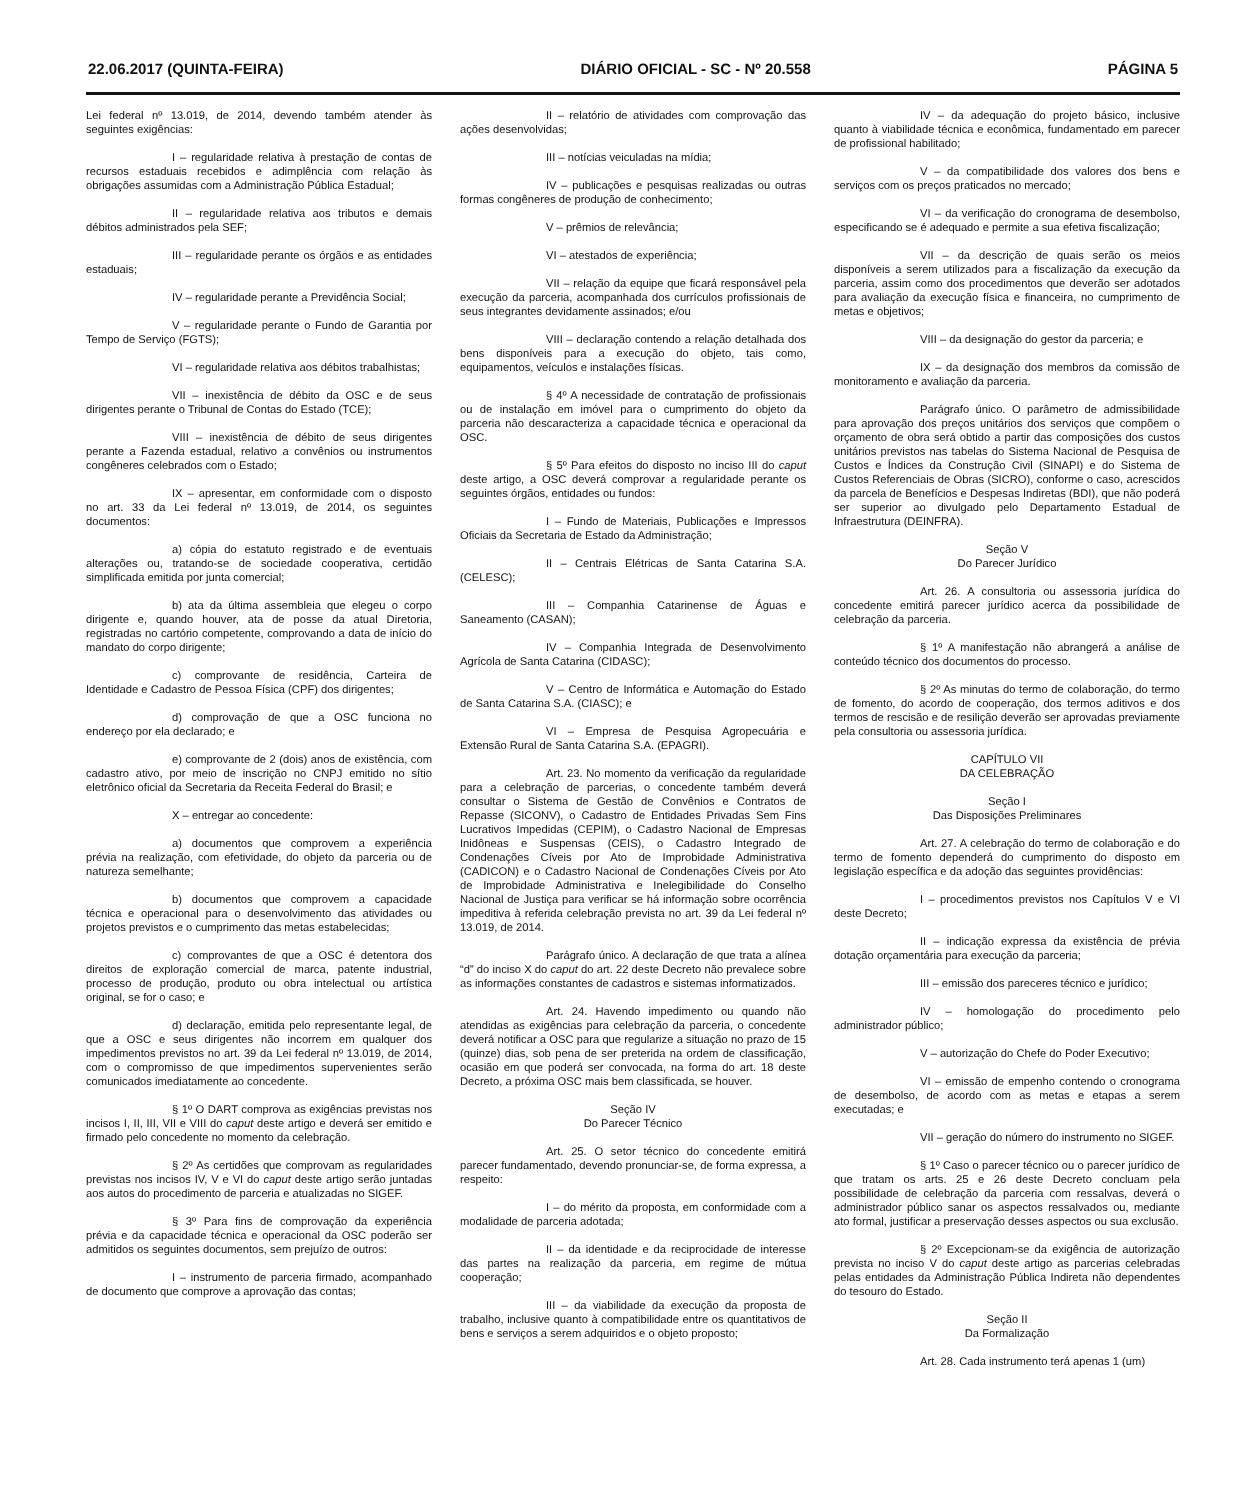22.06.2017 (QUINTA-FEIRA) DIÁRIO OFICIAL - SC - Nº 20.558 PÁGINA 5
Lei federal nº 13.019, de 2014, devendo também atender às seguintes exigências:
I – regularidade relativa à prestação de contas de recursos estaduais recebidos e adimplência com relação às obrigações assumidas com a Administração Pública Estadual;
II – regularidade relativa aos tributos e demais débitos administrados pela SEF;
III – regularidade perante os órgãos e as entidades estaduais;
IV – regularidade perante a Previdência Social;
V – regularidade perante o Fundo de Garantia por Tempo de Serviço (FGTS);
VI – regularidade relativa aos débitos trabalhistas;
VII – inexistência de débito da OSC e de seus dirigentes perante o Tribunal de Contas do Estado (TCE);
VIII – inexistência de débito de seus dirigentes perante a Fazenda estadual, relativo a convênios ou instrumentos congêneres celebrados com o Estado;
IX – apresentar, em conformidade com o disposto no art. 33 da Lei federal nº 13.019, de 2014, os seguintes documentos:
a) cópia do estatuto registrado e de eventuais alterações ou, tratando-se de sociedade cooperativa, certidão simplificada emitida por junta comercial;
b) ata da última assembleia que elegeu o corpo dirigente e, quando houver, ata de posse da atual Diretoria, registradas no cartório competente, comprovando a data de início do mandato do corpo dirigente;
c) comprovante de residência, Carteira de Identidade e Cadastro de Pessoa Física (CPF) dos dirigentes;
d) comprovação de que a OSC funciona no endereço por ela declarado; e
e) comprovante de 2 (dois) anos de existência, com cadastro ativo, por meio de inscrição no CNPJ emitido no sítio eletrônico oficial da Secretaria da Receita Federal do Brasil; e
X – entregar ao concedente:
a) documentos que comprovem a experiência prévia na realização, com efetividade, do objeto da parceria ou de natureza semelhante;
b) documentos que comprovem a capacidade técnica e operacional para o desenvolvimento das atividades ou projetos previstos e o cumprimento das metas estabelecidas;
c) comprovantes de que a OSC é detentora dos direitos de exploração comercial de marca, patente industrial, processo de produção, produto ou obra intelectual ou artística original, se for o caso; e
d) declaração, emitida pelo representante legal, de que a OSC e seus dirigentes não incorrem em qualquer dos impedimentos previstos no art. 39 da Lei federal nº 13.019, de 2014, com o compromisso de que impedimentos supervenientes serão comunicados imediatamente ao concedente.
§ 1º O DART comprova as exigências previstas nos incisos I, II, III, VII e VIII do caput deste artigo e deverá ser emitido e firmado pelo concedente no momento da celebração.
§ 2º As certidões que comprovam as regularidades previstas nos incisos IV, V e VI do caput deste artigo serão juntadas aos autos do procedimento de parceria e atualizadas no SIGEF.
§ 3º Para fins de comprovação da experiência prévia e da capacidade técnica e operacional da OSC poderão ser admitidos os seguintes documentos, sem prejuízo de outros:
I – instrumento de parceria firmado, acompanhado de documento que comprove a aprovação das contas;
II – relatório de atividades com comprovação das ações desenvolvidas;
III – notícias veiculadas na mídia;
IV – publicações e pesquisas realizadas ou outras formas congêneres de produção de conhecimento;
V – prêmios de relevância;
VI – atestados de experiência;
VII – relação da equipe que ficará responsável pela execução da parceria, acompanhada dos currículos profissionais de seus integrantes devidamente assinados; e/ou
VIII – declaração contendo a relação detalhada dos bens disponíveis para a execução do objeto, tais como, equipamentos, veículos e instalações físicas.
§ 4º A necessidade de contratação de profissionais ou de instalação em imóvel para o cumprimento do objeto da parceria não descaracteriza a capacidade técnica e operacional da OSC.
§ 5º Para efeitos do disposto no inciso III do caput deste artigo, a OSC deverá comprovar a regularidade perante os seguintes órgãos, entidades ou fundos:
I – Fundo de Materiais, Publicações e Impressos Oficiais da Secretaria de Estado da Administração;
II – Centrais Elétricas de Santa Catarina S.A. (CELESC);
III – Companhia Catarinense de Águas e Saneamento (CASAN);
IV – Companhia Integrada de Desenvolvimento Agrícola de Santa Catarina (CIDASC);
V – Centro de Informática e Automação do Estado de Santa Catarina S.A. (CIASC); e
VI – Empresa de Pesquisa Agropecuária e Extensão Rural de Santa Catarina S.A. (EPAGRI).
Art. 23. No momento da verificação da regularidade para a celebração de parcerias, o concedente também deverá consultar o Sistema de Gestão de Convênios e Contratos de Repasse (SICONV), o Cadastro de Entidades Privadas Sem Fins Lucrativos Impedidas (CEPIM), o Cadastro Nacional de Empresas Inidôneas e Suspensas (CEIS), o Cadastro Integrado de Condenações Cíveis por Ato de Improbidade Administrativa (CADICON) e o Cadastro Nacional de Condenações Cíveis por Ato de Improbidade Administrativa e Inelegibilidade do Conselho Nacional de Justiça para verificar se há informação sobre ocorrência impeditiva à referida celebração prevista no art. 39 da Lei federal nº 13.019, de 2014.
Parágrafo único. A declaração de que trata a alínea “d” do inciso X do caput do art. 22 deste Decreto não prevalece sobre as informações constantes de cadastros e sistemas informatizados.
Art. 24. Havendo impedimento ou quando não atendidas as exigências para celebração da parceria, o concedente deverá notificar a OSC para que regularize a situação no prazo de 15 (quinze) dias, sob pena de ser preterida na ordem de classificação, ocasião em que poderá ser convocada, na forma do art. 18 deste Decreto, a próxima OSC mais bem classificada, se houver.
Seção IV
Do Parecer Técnico
Art. 25. O setor técnico do concedente emitirá parecer fundamentado, devendo pronunciar-se, de forma expressa, a respeito:
I – do mérito da proposta, em conformidade com a modalidade de parceria adotada;
II – da identidade e da reciprocidade de interesse das partes na realização da parceria, em regime de mútua cooperação;
III – da viabilidade da execução da proposta de trabalho, inclusive quanto à compatibilidade entre os quantitativos de bens e serviços a serem adquiridos e o objeto proposto;
IV – da adequação do projeto básico, inclusive quanto à viabilidade técnica e econômica, fundamentado em parecer de profissional habilitado;
V – da compatibilidade dos valores dos bens e serviços com os preços praticados no mercado;
VI – da verificação do cronograma de desembolso, especificando se é adequado e permite a sua efetiva fiscalização;
VII – da descrição de quais serão os meios disponíveis a serem utilizados para a fiscalização da execução da parceria, assim como dos procedimentos que deverão ser adotados para avaliação da execução física e financeira, no cumprimento de metas e objetivos;
VIII – da designação do gestor da parceria; e
IX – da designação dos membros da comissão de monitoramento e avaliação da parceria.
Parágrafo único. O parâmetro de admissibilidade para aprovação dos preços unitários dos serviços que compõem o orçamento de obra será obtido a partir das composições dos custos unitários previstos nas tabelas do Sistema Nacional de Pesquisa de Custos e Índices da Construção Civil (SINAPI) e do Sistema de Custos Referenciais de Obras (SICRO), conforme o caso, acrescidos da parcela de Benefícios e Despesas Indiretas (BDI), que não poderá ser superior ao divulgado pelo Departamento Estadual de Infraestrutura (DEINFRA).
Seção V
Do Parecer Jurídico
Art. 26. A consultoria ou assessoria jurídica do concedente emitirá parecer jurídico acerca da possibilidade de celebração da parceria.
§ 1º A manifestação não abrangerá a análise de conteúdo técnico dos documentos do processo.
§ 2º As minutas do termo de colaboração, do termo de fomento, do acordo de cooperação, dos termos aditivos e dos termos de rescisão e de resilição deverão ser aprovadas previamente pela consultoria ou assessoria jurídica.
CAPÍTULO VII
DA CELEBRAÇÃO
Seção I
Das Disposições Preliminares
Art. 27. A celebração do termo de colaboração e do termo de fomento dependerá do cumprimento do disposto em legislação específica e da adoção das seguintes providências:
I – procedimentos previstos nos Capítulos V e VI deste Decreto;
II – indicação expressa da existência de prévia dotação orçamentária para execução da parceria;
III – emissão dos pareceres técnico e jurídico;
IV – homologação do procedimento pelo administrador público;
V – autorização do Chefe do Poder Executivo;
VI – emissão de empenho contendo o cronograma de desembolso, de acordo com as metas e etapas a serem executadas; e
VII – geração do número do instrumento no SIGEF.
§ 1º Caso o parecer técnico ou o parecer jurídico de que tratam os arts. 25 e 26 deste Decreto concluam pela possibilidade de celebração da parceria com ressalvas, deverá o administrador público sanar os aspectos ressalvados ou, mediante ato formal, justificar a preservação desses aspectos ou sua exclusão.
§ 2º Excepcionam-se da exigência de autorização prevista no inciso V do caput deste artigo as parcerias celebradas pelas entidades da Administração Pública Indireta não dependentes do tesouro do Estado.
Seção II
Da Formalização
Art. 28. Cada instrumento terá apenas 1 (um)